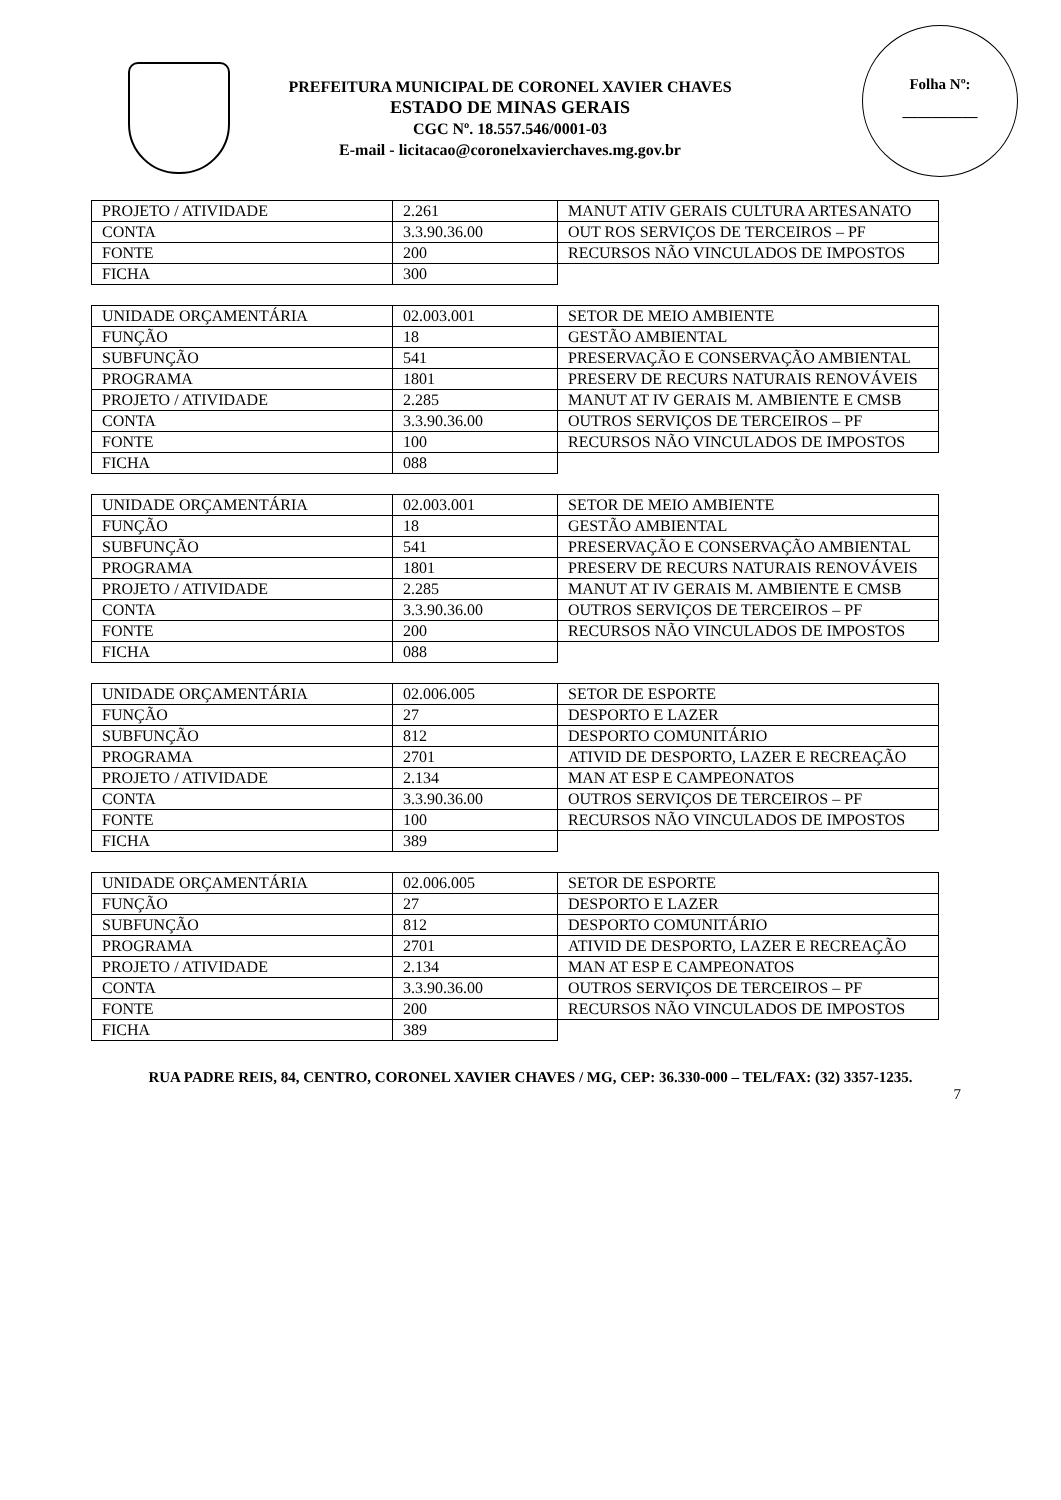PREFEITURA MUNICIPAL DE CORONEL XAVIER CHAVES
ESTADO DE MINAS GERAIS
CGC Nº. 18.557.546/0001-03
E-mail - licitacao@coronelxavierchaves.mg.gov.br
Folha Nº:
__________
| PROJETO / ATIVIDADE | 2.261 | MANUT ATIV GERAIS CULTURA ARTESANATO |
| CONTA | 3.3.90.36.00 | OUT ROS SERVIÇOS DE TERCEIROS – PF |
| FONTE | 200 | RECURSOS NÃO VINCULADOS DE IMPOSTOS |
| FICHA | 300 | |
| UNIDADE ORÇAMENTÁRIA | 02.003.001 | SETOR DE MEIO AMBIENTE |
| FUNÇÃO | 18 | GESTÃO AMBIENTAL |
| SUBFUNÇÃO | 541 | PRESERVAÇÃO E CONSERVAÇÃO AMBIENTAL |
| PROGRAMA | 1801 | PRESERV DE RECURS NATURAIS RENOVÁVEIS |
| PROJETO / ATIVIDADE | 2.285 | MANUT AT IV GERAIS M. AMBIENTE E CMSB |
| CONTA | 3.3.90.36.00 | OUTROS SERVIÇOS DE TERCEIROS – PF |
| FONTE | 100 | RECURSOS NÃO VINCULADOS DE IMPOSTOS |
| FICHA | 088 | |
| UNIDADE ORÇAMENTÁRIA | 02.003.001 | SETOR DE MEIO AMBIENTE |
| FUNÇÃO | 18 | GESTÃO AMBIENTAL |
| SUBFUNÇÃO | 541 | PRESERVAÇÃO E CONSERVAÇÃO AMBIENTAL |
| PROGRAMA | 1801 | PRESERV DE RECURS NATURAIS RENOVÁVEIS |
| PROJETO / ATIVIDADE | 2.285 | MANUT AT IV GERAIS M. AMBIENTE E CMSB |
| CONTA | 3.3.90.36.00 | OUTROS SERVIÇOS DE TERCEIROS – PF |
| FONTE | 200 | RECURSOS NÃO VINCULADOS DE IMPOSTOS |
| FICHA | 088 | |
| UNIDADE ORÇAMENTÁRIA | 02.006.005 | SETOR DE ESPORTE |
| FUNÇÃO | 27 | DESPORTO E LAZER |
| SUBFUNÇÃO | 812 | DESPORTO COMUNITÁRIO |
| PROGRAMA | 2701 | ATIVID DE DESPORTO, LAZER E RECREAÇÃO |
| PROJETO / ATIVIDADE | 2.134 | MAN AT ESP E CAMPEONATOS |
| CONTA | 3.3.90.36.00 | OUTROS SERVIÇOS DE TERCEIROS – PF |
| FONTE | 100 | RECURSOS NÃO VINCULADOS DE IMPOSTOS |
| FICHA | 389 | |
| UNIDADE ORÇAMENTÁRIA | 02.006.005 | SETOR DE ESPORTE |
| FUNÇÃO | 27 | DESPORTO E LAZER |
| SUBFUNÇÃO | 812 | DESPORTO COMUNITÁRIO |
| PROGRAMA | 2701 | ATIVID DE DESPORTO, LAZER E RECREAÇÃO |
| PROJETO / ATIVIDADE | 2.134 | MAN AT ESP E CAMPEONATOS |
| CONTA | 3.3.90.36.00 | OUTROS SERVIÇOS DE TERCEIROS – PF |
| FONTE | 200 | RECURSOS NÃO VINCULADOS DE IMPOSTOS |
| FICHA | 389 | |
RUA PADRE REIS, 84, CENTRO, CORONEL XAVIER CHAVES / MG, CEP: 36.330-000 – TEL/FAX: (32) 3357-1235.
7